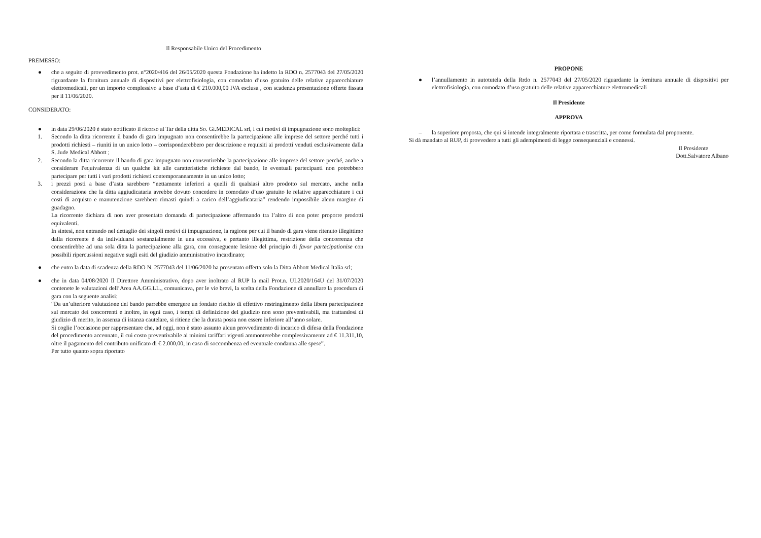Il Responsabile Unico del Procedimento
PREMESSO:
● che a seguito di provvedimento prot. n°2020/416 del 26/05/2020 questa Fondazione ha indetto la RDO n. 2577043 del 27/05/2020 riguardante la fornitura annuale di dispositivi per elettrofisiologia, con comodato d’uso gratuito delle relative apparecchiature elettromedicali, per un importo complessivo a base d’asta di € 210.000,00 IVA esclusa , con scadenza presentazione offerte fissata per il 11/06/2020.
CONSIDERATO:
● in data 29/06/2020 è stato notificato il ricorso al Tar della ditta So. Gi.MEDICAL srl, i cui motivi di impugnazione sono molteplici:
1. Secondo la ditta ricorrente il bando di gara impugnato non consentirebbe la partecipazione alle imprese del settore perché tutti i prodotti richiesti – riuniti in un unico lotto – corrisponderebbero per descrizione e requisiti ai prodotti venduti esclusivamente dalla S. Jude Medical Abbott ;
2. Secondo la ditta ricorrente il bando di gara impugnato non consentirebbe la partecipazione alle imprese del settore perché, anche a considerare l'equivalenza di un qualche kit alle caratteristiche richieste dal bando, le eventuali partecipanti non potrebbero partecipare per tutti i vari prodotti richiesti contemporaneamente in un unico lotto;
3. i prezzi posti a base d’asta sarebbero “nettamente inferiori a quelli di qualsiasi altro prodotto sul mercato, anche nella considerazione che la ditta aggiudicataria avrebbe dovuto concedere in comodato d’uso gratuito le relative apparecchiature i cui costi di acquisto e manutenzione sarebbero rimasti quindi a carico dell’aggiudicataria” rendendo impossibile alcun margine di guadagno.
La ricorrente dichiara di non aver presentato domanda di partecipazione affermando tra l’altro di non poter proporre prodotti equivalenti.
In sintesi, non entrando nel dettaglio dei singoli motivi di impugnazione, la ragione per cui il bando di gara viene ritenuto illegittimo dalla ricorrente è da individuarsi sostanzialmente in una eccessiva, e pertanto illegittima, restrizione della concorrenza che consentirebbe ad una sola ditta la partecipazione alla gara, con conseguente lesione del principio di favor partecipationise con possibili ripercussioni negative sugli esiti del giudizio amministrativo incardinato;
● che entro la data di scadenza della RDO N. 2577043 del 11/06/2020 ha presentato offerta solo la Ditta Abbott Medical Italia srl;
● che in data 04/08/2020 Il Direttore Amministrativo, dopo aver inoltrato al RUP la mail Prot.n. UL2020/164U del 31/07/2020 contenete le valutazioni dell’Area AA.GG.LL., comunicava, per le vie brevi, la scelta della Fondazione di annullare la procedura di gara con la seguente analisi:
“Da un’ulteriore valutazione del bando parrebbe emergere un fondato rischio di effettivo restringimento della libera partecipazione sul mercato dei concorrenti e inoltre, in ogni caso, i tempi di definizione del giudizio non sono preventivabili, ma trattandosi di giudizio di merito, in assenza di istanza cautelare, si ritiene che la durata possa non essere inferiore all’anno solare.
Si coglie l’occasione per rappresentare che, ad oggi, non è stato assunto alcun provvedimento di incarico di difesa della Fondazione del procedimento accennato, il cui costo preventivabile ai minimi tariffari vigenti ammonterebbe complessivamente ad € 11.311,10, oltre il pagamento del contributo unificato di € 2.000,00, in caso di soccombenza ed eventuale condanna alle spese”.
Per tutto quanto sopra riportato
PROPONE
● l’annullamento in autotutela della Rrdo n. 2577043 del 27/05/2020 riguardante la fornitura annuale di dispositivi per elettrofisiologia, con comodato d’uso gratuito delle relative apparecchiature elettromedicali
Il Presidente
APPROVA
– la superiore proposta, che qui si intende integralmente riportata e trascritta, per come formulata dal proponente.
Si dà mandato al RUP, di provvedere a tutti gli adempimenti di legge consequenziali e connessi.
Il Presidente
Dott.Salvatore Albano